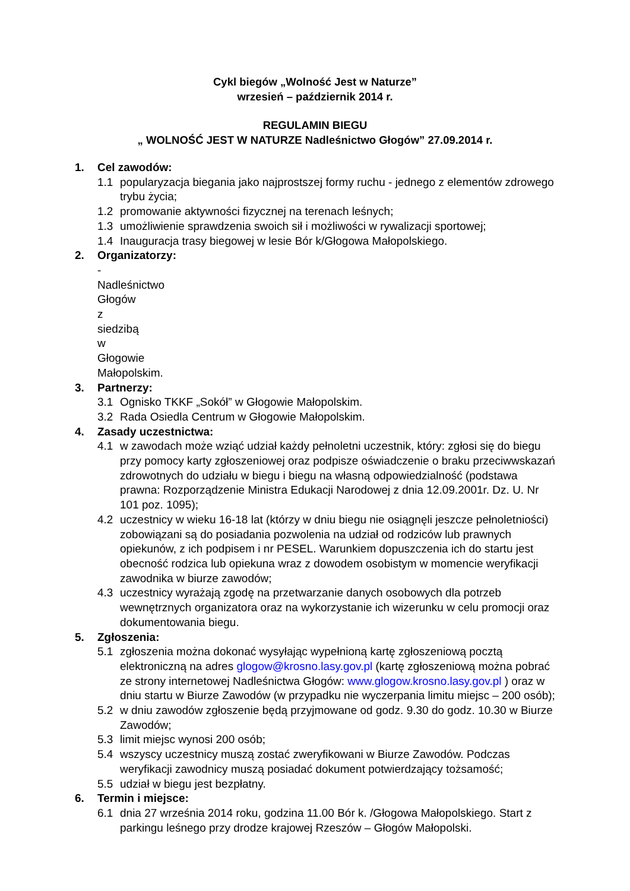Cykl biegów „Wolność Jest w Naturze”
wrzesień – październik 2014 r.
REGULAMIN BIEGU
„ WOLNOŚĆ JEST W NATURZE Nadleśnictwo Głogów” 27.09.2014 r.
1. Cel zawodów:
1.1 popularyzacja biegania jako najprostszej formy ruchu - jednego z elementów zdrowego trybu życia;
1.2 promowanie aktywności fizycznej na terenach leśnych;
1.3 umożliwienie sprawdzenia swoich sił i możliwości w rywalizacji sportowej;
1.4 Inauguracja trasy biegowej w lesie Bór k/Głogowa Małopolskiego.
2. Organizatorzy:
- Nadleśnictwo Głogów z siedzibą w Głogowie Małopolskim.
3. Partnerzy:
3.1 Ognisko TKKF „Sokół” w Głogowie Małopolskim.
3.2 Rada Osiedla Centrum w Głogowie Małopolskim.
4. Zasady uczestnictwa:
4.1 w zawodach może wziąć udział każdy pełnoletni uczestnik, który: zgłosi się do biegu przy pomocy karty zgłoszeniowej oraz podpisze oświadczenie o braku przeciwwskazań zdrowotnych do udziału w biegu i biegu na własną odpowiedzialność (podstawa prawna: Rozporządzenie Ministra Edukacji Narodowej z dnia 12.09.2001r. Dz. U. Nr 101 poz. 1095);
4.2 uczestnicy w wieku 16-18 lat (którzy w dniu biegu nie osiągnęli jeszcze pełnoletniości) zobowiązani są do posiadania pozwolenia na udział od rodziców lub prawnych opiekunów, z ich podpisem i nr PESEL. Warunkiem dopuszczenia ich do startu jest obecność rodzica lub opiekuna wraz z dowodem osobistym w momencie weryfikacji zawodnika w biurze zawodów;
4.3 uczestnicy wyrażają zgodę na przetwarzanie danych osobowych dla potrzeb wewnętrznych organizatora oraz na wykorzystanie ich wizerunku w celu promocji oraz dokumentowania biegu.
5. Zgłoszenia:
5.1 zgłoszenia można dokonać wysyłając wypełnioną kartę zgłoszeniową pocztą elektroniczną na adres glogow@krosno.lasy.gov.pl (kartę zgłoszeniową można pobrać ze strony internetowej Nadleśnictwa Głogów: www.glogow.krosno.lasy.gov.pl ) oraz w dniu startu w Biurze Zawodów (w przypadku nie wyczerpania limitu miejsc – 200 osób);
5.2 w dniu zawodów zgłoszenie będą przyjmowane od godz. 9.30 do godz. 10.30 w Biurze Zawodów;
5.3 limit miejsc wynosi 200 osób;
5.4 wszyscy uczestnicy muszą zostać zweryfikowani w Biurze Zawodów. Podczas weryfikacji zawodnicy muszą posiadać dokument potwierdzający tożsamość;
5.5 udział w biegu jest bezpłatny.
6. Termin i miejsce:
6.1 dnia 27 września 2014 roku, godzina 11.00 Bór k. /Głogowa Małopolskiego. Start z parkingu leśnego przy drodze krajowej Rzeszów – Głogów Małopolski.